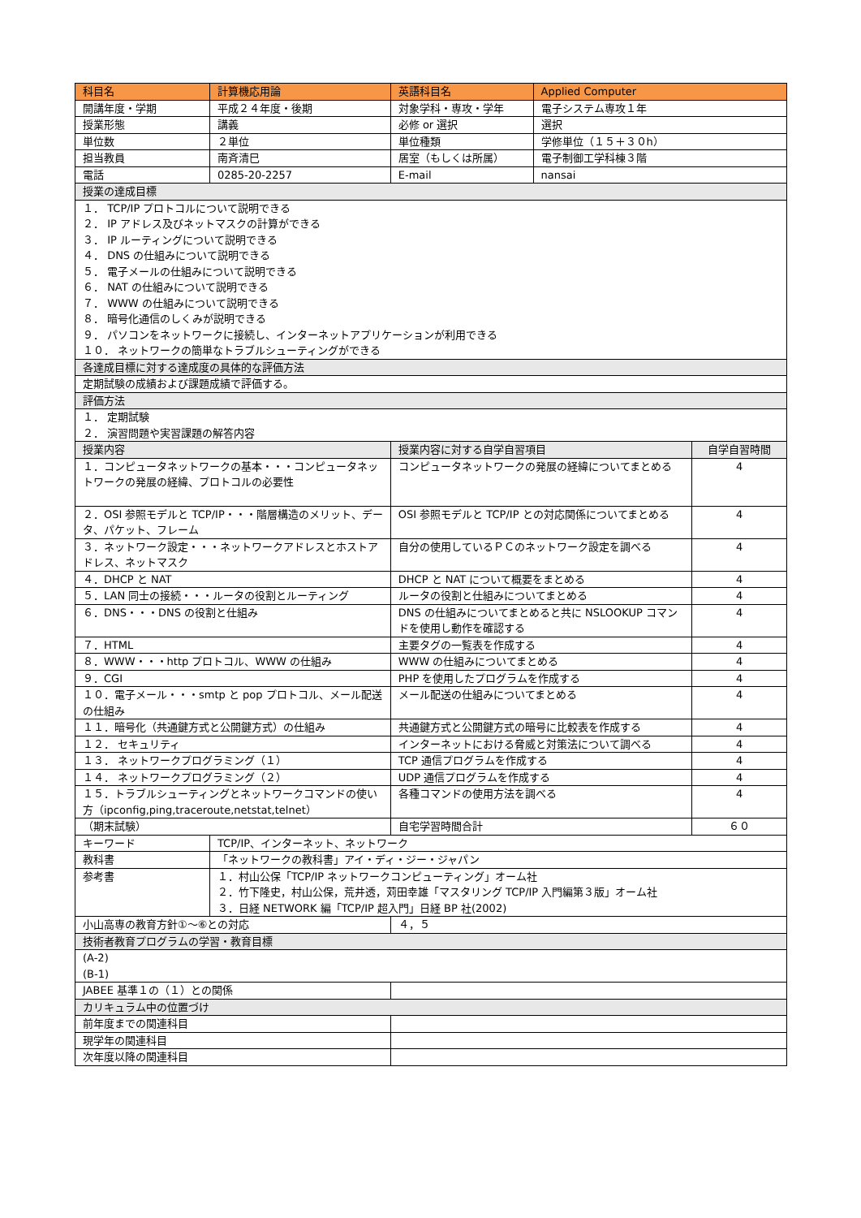| 科目名 | 計算機応用論 | 英語科目名 | Applied Computer | |
| 開講年度・学期 | 平成２４年度・後期 | 対象学科・専攻・学年 | 電子システム専攻１年 | |
| 授業形態 | 講義 | 必修 or 選択 | 選択 | |
| 単位数 | ２単位 | 単位種類 | 学修単位（１５＋３０h） | |
| 担当教員 | 南斉清巳 | 居室（もしくは所属） | 電子制御工学科棟３階 | |
| 電話 | 0285-20-2257 | E-mail | nansai | |
| 授業の達成目標 | | | | |
| １． TCP/IP プロトコルについて説明できる ２． IP アドレス及びネットマスクの計算ができる ３． IP ルーティングについて説明できる ４． DNS の仕組みについて説明できる ５． 電子メールの仕組みについて説明できる ６． NAT の仕組みについて説明できる ７． WWW の仕組みについて説明できる ８． 暗号化通信のしくみが説明できる ９． パソコンをネットワークに接続し、インターネットアプリケーションが利用できる １０． ネットワークの簡単なトラブルシューティングができる | | | | |
| 各達成目標に対する達成度の具体的な評価方法 | | | | |
| 定期試験の成績および課題成績で評価する。 | | | | |
| 評価方法 | | | | |
| １． 定期試験 ２． 演習問題や実習課題の解答内容 | | | | |
| 授業内容 | | 授業内容に対する自学自習項目 | | 自学自習時間 |
| １．コンピュータネットワークの基本・・・コンピュータネットワークの発展の経緯、プロトコルの必要性 | | コンピュータネットワークの発展の経緯についてまとめる | | 4 |
| ２．OSI 参照モデルと TCP/IP・・・階層構造のメリット、データ、パケット、フレーム | | OSI 参照モデルと TCP/IP との対応関係についてまとめる | | 4 |
| ３．ネットワーク設定・・・ネットワークアドレスとホストアドレス、ネットマスク | | 自分の使用しているＰＣのネットワーク設定を調べる | | 4 |
| ４．DHCP と NAT | | DHCP と NAT について概要をまとめる | | 4 |
| ５．LAN 同士の接続・・・ルータの役割とルーティング | | ルータの役割と仕組みについてまとめる | | 4 |
| ６．DNS・・・DNS の役割と仕組み | | DNS の仕組みについてまとめると共に NSLOOKUP コマンドを使用し動作を確認する | | 4 |
| ７．HTML | | 主要タグの一覧表を作成する | | 4 |
| ８．WWW・・・http プロトコル、WWW の仕組み | | WWW の仕組みについてまとめる | | 4 |
| ９．CGI | | PHP を使用したプログラムを作成する | | 4 |
| １０．電子メール・・・smtp と pop プロトコル、メール配送の仕組み | | メール配送の仕組みについてまとめる | | 4 |
| １１．暗号化（共通鍵方式と公開鍵方式）の仕組み | | 共通鍵方式と公開鍵方式の暗号に比較表を作成する | | 4 |
| １２． セキュリティ | | インターネットにおける脅威と対策法について調べる | | 4 |
| １３． ネットワークプログラミング（１） | | TCP 通信プログラムを作成する | | 4 |
| １４． ネットワークプログラミング（２） | | UDP 通信プログラムを作成する | | 4 |
| １５．トラブルシューティングとネットワークコマンドの使い方（ipconfig,ping,traceroute,netstat,telnet） | | 各種コマンドの使用方法を調べる | | 4 |
| （期末試験） | | 自宅学習時間合計 | | ６０ |
| キーワード | TCP/IP、インターネット、ネットワーク | | | |
| 教科書 | 「ネットワークの教科書」アイ・ディ・ジー・ジャパン | | | |
| 参考書 | １．村山公保「TCP/IP ネットワークコンピューティング」オーム社 ２．竹下隆史，村山公保，荒井透，苅田幸雄「マスタリング TCP/IP 入門編第３版」オーム社 ３．日経 NETWORK 編「TCP/IP 超入門」日経 BP 社(2002) | | | |
| 小山高専の教育方針①～⑥との対応 | | ４，５ | | |
| 技術者教育プログラムの学習・教育目標 | | | | |
| (A-2) (B-1) | | | | |
| JABEE 基準１の（１）との関係 | | | | |
| カリキュラム中の位置づけ | | | | |
| 前年度までの関連科目 | | | | |
| 現学年の関連科目 | | | | |
| 次年度以降の関連科目 | | | | |